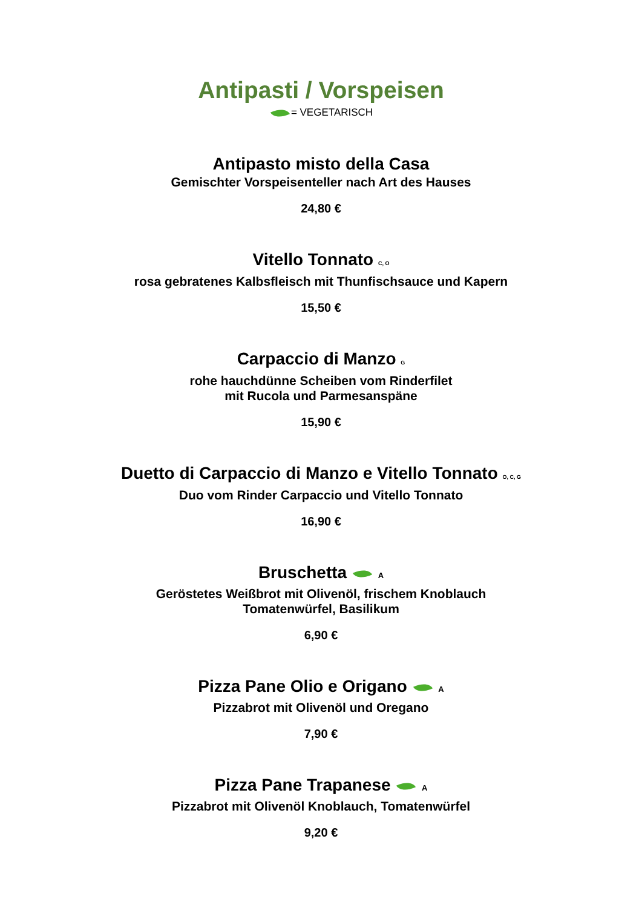Antipasti / Vorspeisen
= VEGETARISCH
Antipasto misto della Casa
Gemischter Vorspeisenteller nach Art des Hauses
24,80 €
Vitello Tonnato <sub>C, O</sub>
rosa gebratenes Kalbsfleisch mit Thunfischsauce und Kapern
15,50 €
Carpaccio di Manzo <sub>G</sub>
rohe hauchdünne Scheiben vom Rinderfilet
mit Rucola und Parmesanspäne
15,90 €
Duetto di Carpaccio di Manzo e Vitello Tonnato <sub>O, C, G</sub>
Duo vom Rinder Carpaccio und Vitello Tonnato
16,90 €
Bruschetta A
Geröstetes Weißbrot mit Olivenöl, frischem Knoblauch
Tomatenwürfel, Basilikum
6,90 €
Pizza Pane Olio e Origano A
Pizzabrot mit Olivenöl und Oregano
7,90 €
Pizza Pane Trapanese A
Pizzabrot mit Olivenöl Knoblauch, Tomatenwürfel
9,20 €